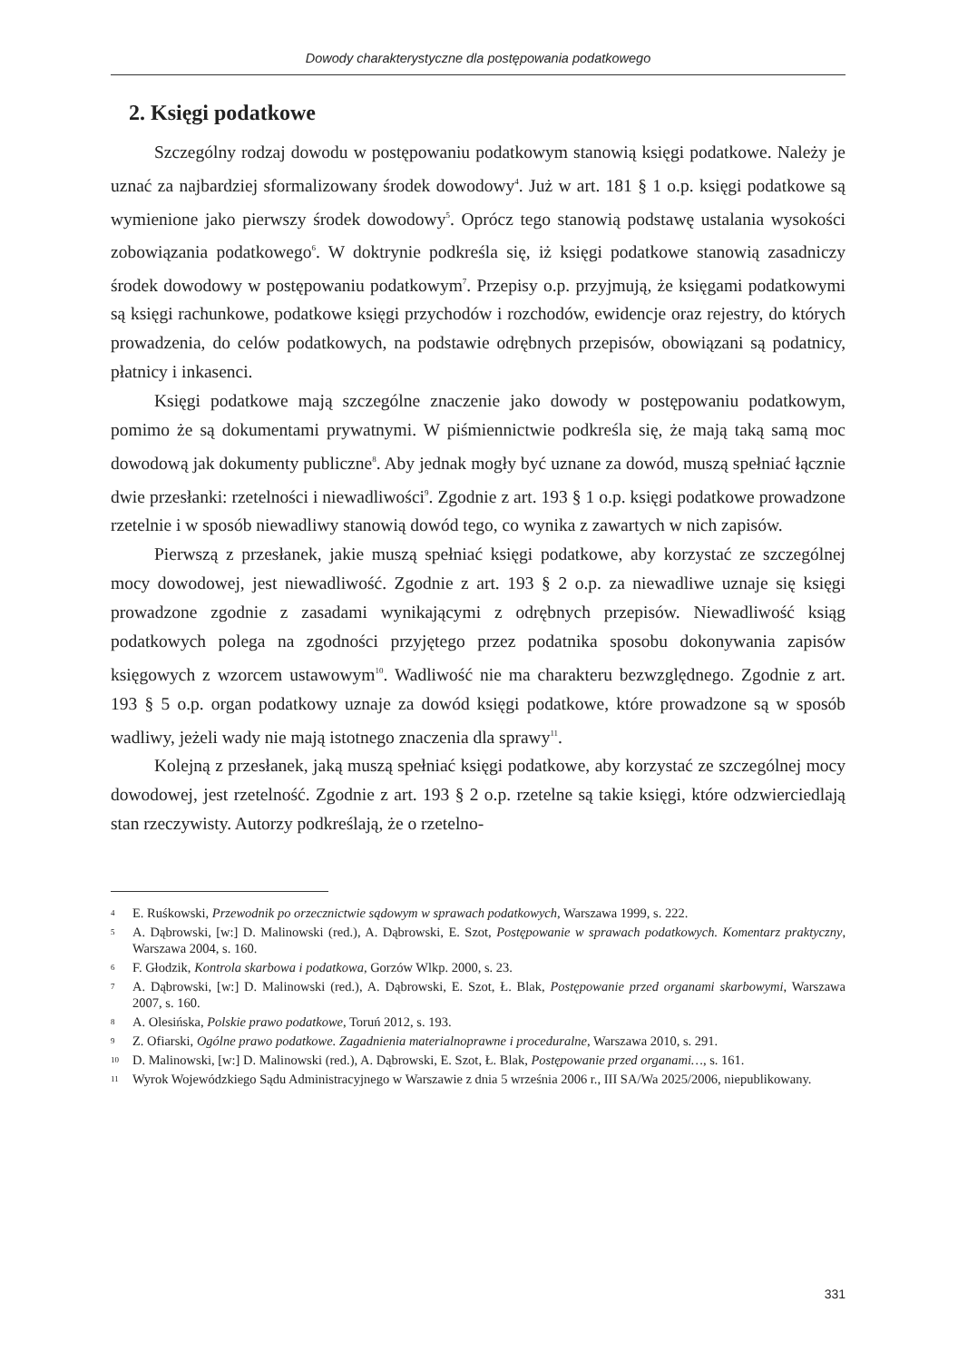Dowody charakterystyczne dla postępowania podatkowego
2. Księgi podatkowe
Szczególny rodzaj dowodu w postępowaniu podatkowym stanowią księgi podatkowe. Należy je uznać za najbardziej sformalizowany środek dowodowy<sup>4</sup>. Już w art. 181 § 1 o.p. księgi podatkowe są wymienione jako pierwszy środek dowodowy<sup>5</sup>. Oprócz tego stanowią podstawę ustalania wysokości zobowiązania podatkowego<sup>6</sup>. W doktrynie podkreśla się, iż księgi podatkowe stanowią zasadniczy środek dowodowy w postępowaniu podatkowym<sup>7</sup>. Przepisy o.p. przyjmują, że księgami podatkowymi są księgi rachunkowe, podatkowe księgi przychodów i rozchodów, ewidencje oraz rejestry, do których prowadzenia, do celów podatkowych, na podstawie odrębnych przepisów, obowiązani są podatnicy, płatnicy i inkasenci.
Księgi podatkowe mają szczególne znaczenie jako dowody w postępowaniu podatkowym, pomimo że są dokumentami prywatnymi. W piśmiennictwie podkreśla się, że mają taką samą moc dowodową jak dokumenty publiczne<sup>8</sup>. Aby jednak mogły być uznane za dowód, muszą spełniać łącznie dwie przesłanki: rzetelności i niewadliwości<sup>9</sup>. Zgodnie z art. 193 § 1 o.p. księgi podatkowe prowadzone rzetelnie i w sposób niewadliwy stanowią dowód tego, co wynika z zawartych w nich zapisów.
Pierwszą z przesłanek, jakie muszą spełniać księgi podatkowe, aby korzystać ze szczególnej mocy dowodowej, jest niewadliwość. Zgodnie z art. 193 § 2 o.p. za niewadliwe uznaje się księgi prowadzone zgodnie z zasadami wynikającymi z odrębnych przepisów. Niewadliwość ksiąg podatkowych polega na zgodności przyjętego przez podatnika sposobu dokonywania zapisów księgowych z wzorcem ustawowym<sup>10</sup>. Wadliwość nie ma charakteru bezwzględnego. Zgodnie z art. 193 § 5 o.p. organ podatkowy uznaje za dowód księgi podatkowe, które prowadzone są w sposób wadliwy, jeżeli wady nie mają istotnego znaczenia dla sprawy<sup>11</sup>.
Kolejną z przesłanek, jaką muszą spełniać księgi podatkowe, aby korzystać ze szczególnej mocy dowodowej, jest rzetelność. Zgodnie z art. 193 § 2 o.p. rzetelne są takie księgi, które odzwierciedlają stan rzeczywisty. Autorzy podkreślają, że o rzetelno-
4 E. Ruśkowski, Przewodnik po orzecznictwie sądowym w sprawach podatkowych, Warszawa 1999, s. 222.
5 A. Dąbrowski, [w:] D. Malinowski (red.), A. Dąbrowski, E. Szot, Postępowanie w sprawach podatkowych. Komentarz praktyczny, Warszawa 2004, s. 160.
6 F. Głodzik, Kontrola skarbowa i podatkowa, Gorzów Wlkp. 2000, s. 23.
7 A. Dąbrowski, [w:] D. Malinowski (red.), A. Dąbrowski, E. Szot, Ł. Blak, Postępowanie przed organami skarbowymi, Warszawa 2007, s. 160.
8 A. Olesińska, Polskie prawo podatkowe, Toruń 2012, s. 193.
9 Z. Ofiarski, Ogólne prawo podatkowe. Zagadnienia materialnoprawne i proceduralne, Warszawa 2010, s. 291.
10 D. Malinowski, [w:] D. Malinowski (red.), A. Dąbrowski, E. Szot, Ł. Blak, Postępowanie przed organami…, s. 161.
11 Wyrok Wojewódzkiego Sądu Administracyjnego w Warszawie z dnia 5 września 2006 r., III SA/Wa 2025/2006, niepublikowany.
331